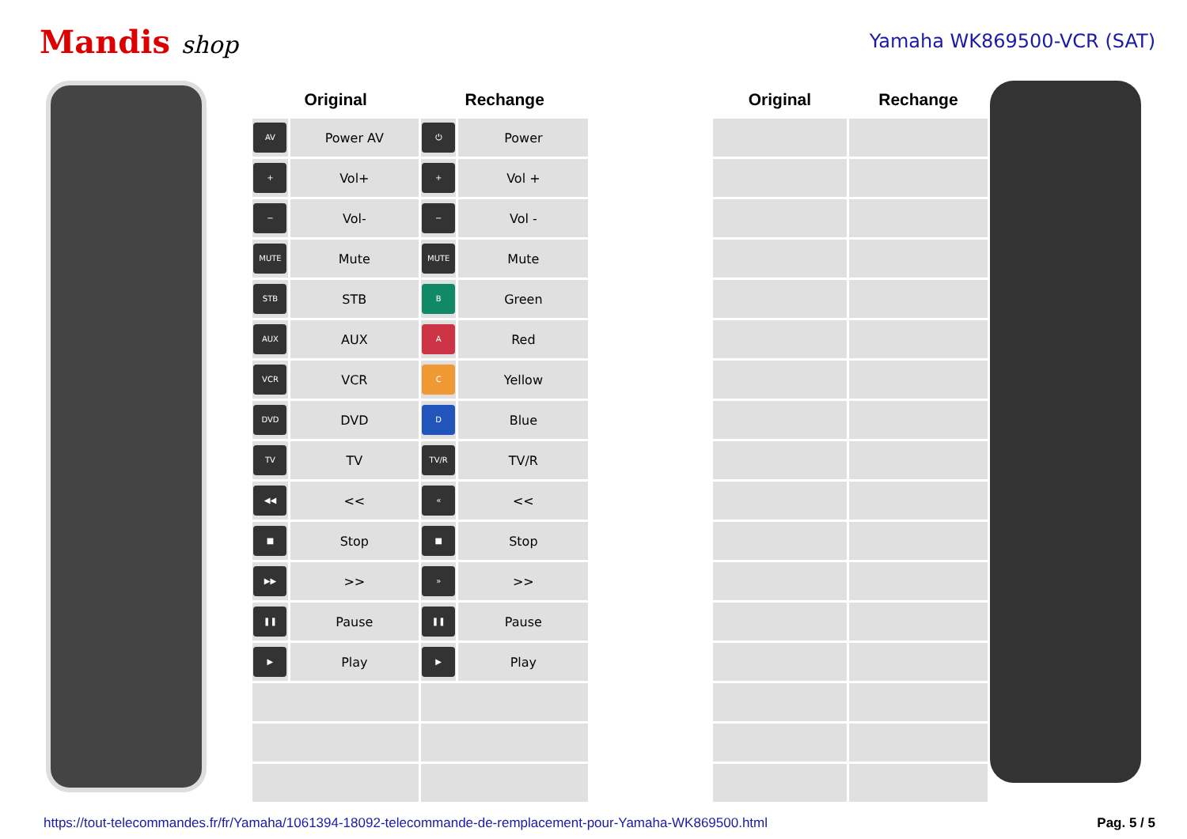Mandis shop
Yamaha WK869500-VCR (SAT)
| Original | | Rechange | | | Original | Rechange |
| --- | --- | --- | --- | --- | --- | --- |
| AV | Power AV | ⏻ | Power | | | |
| + | Vol+ | + | Vol + | | | |
| − | Vol- | − | Vol - | | | |
| MUTE | Mute | MUTE | Mute | | | |
| STB | STB | B | Green | | | |
| AUX | AUX | A | Red | | | |
| VCR | VCR | C | Yellow | | | |
| DVD | DVD | D | Blue | | | |
| TV | TV | TV/R | TV/R | | | |
| ◀◀ | << | « | << | | | |
| ■ | Stop | ■ | Stop | | | |
| ▶▶ | >> | » | >> | | | |
| ❚❚ | Pause | ❚❚ | Pause | | | |
| ▶ | Play | ▶ | Play | | | |
https://tout-telecommandes.fr/fr/Yamaha/1061394-18092-telecommande-de-remplacement-pour-Yamaha-WK869500.html Pag. 5 / 5